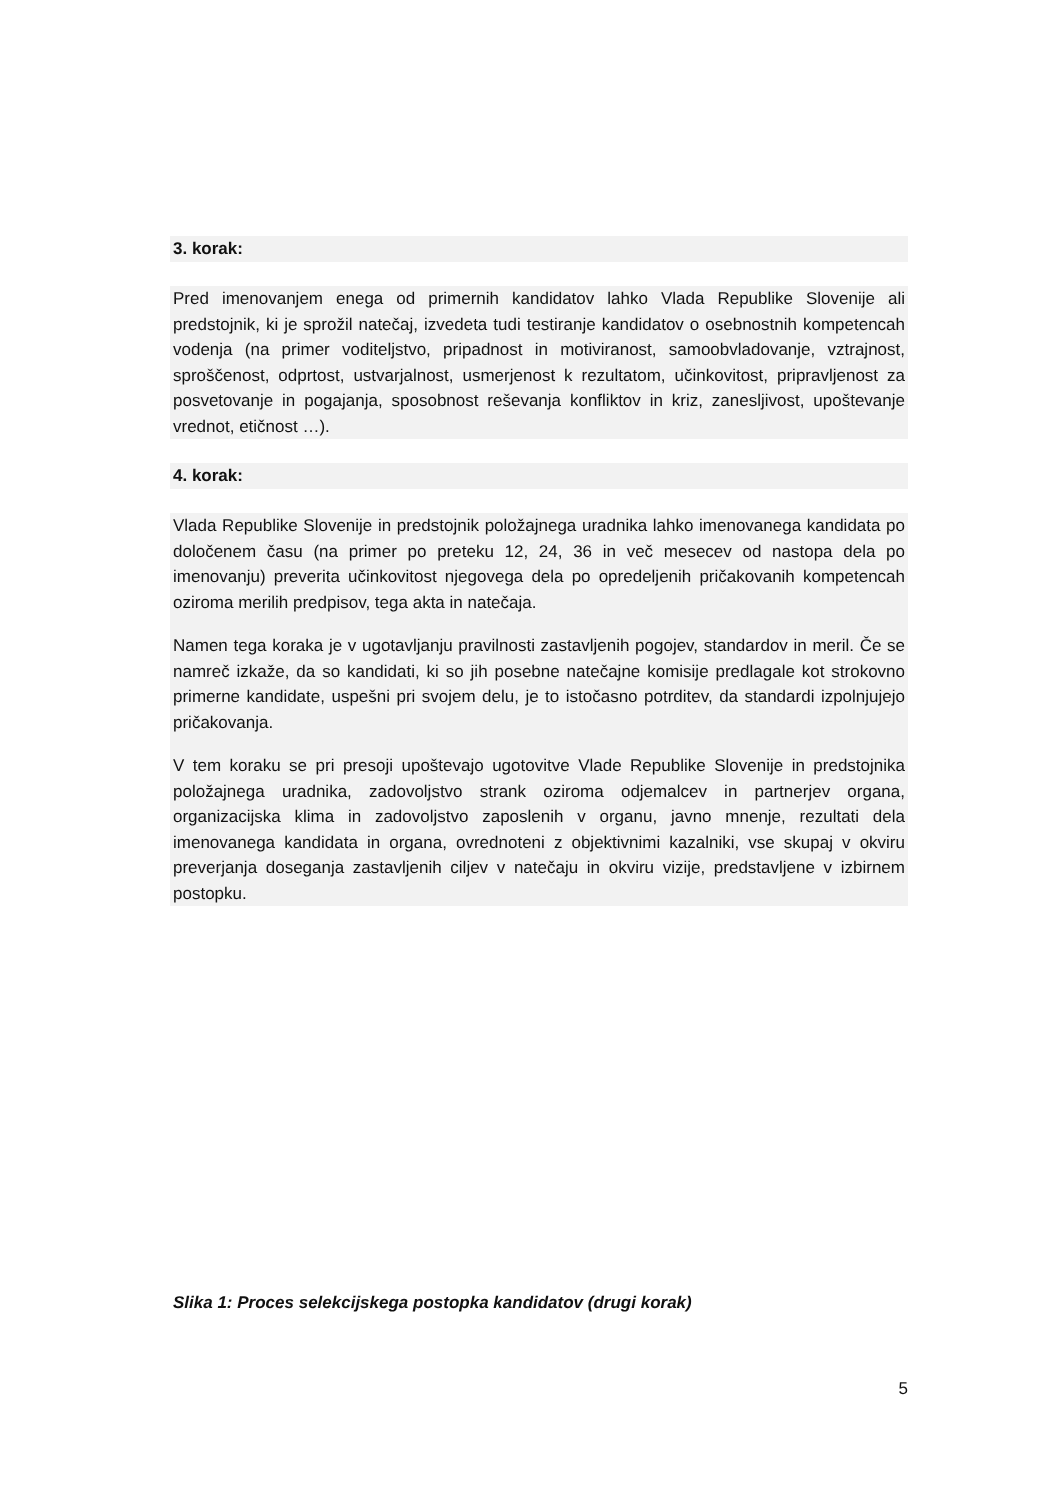3. korak:
Pred imenovanjem enega od primernih kandidatov lahko Vlada Republike Slovenije ali predstojnik, ki je sprožil natečaj, izvedeta tudi testiranje kandidatov o osebnostnih kompetencah vodenja (na primer voditeljstvo, pripadnost in motiviranost, samoobvladovanje, vztrajnost, sproščenost, odprtost, ustvarjalnost, usmerjenost k rezultatom, učinkovitost, pripravljenost za posvetovanje in pogajanja, sposobnost reševanja konfliktov in kriz, zanesljivost, upoštevanje vrednot, etičnost …).
4. korak:
Vlada Republike Slovenije in predstojnik položajnega uradnika lahko imenovanega kandidata po določenem času (na primer po preteku 12, 24, 36 in več mesecev od nastopa dela po imenovanju) preverita učinkovitost njegovega dela po opredeljenih pričakovanih kompetencah oziroma merilih predpisov, tega akta in natečaja.
Namen tega koraka je v ugotavljanju pravilnosti zastavljenih pogojev, standardov in meril. Če se namreč izkaže, da so kandidati, ki so jih posebne natečajne komisije predlagale kot strokovno primerne kandidate, uspešni pri svojem delu, je to istočasno potrditev, da standardi izpolnjujejo pričakovanja.
V tem koraku se pri presoji upoštevajo ugotovitve Vlade Republike Slovenije in predstojnika položajnega uradnika, zadovoljstvo strank oziroma odjemalcev in partnerjev organa, organizacijska klima in zadovoljstvo zaposlenih v organu, javno mnenje, rezultati dela imenovanega kandidata in organa, ovrednoteni z objektivnimi kazalniki, vse skupaj v okviru preverjanja doseganja zastavljenih ciljev v natečaju in okviru vizije, predstavljene v izbirnem postopku.
Slika 1: Proces selekcijskega postopka kandidatov (drugi korak)
5